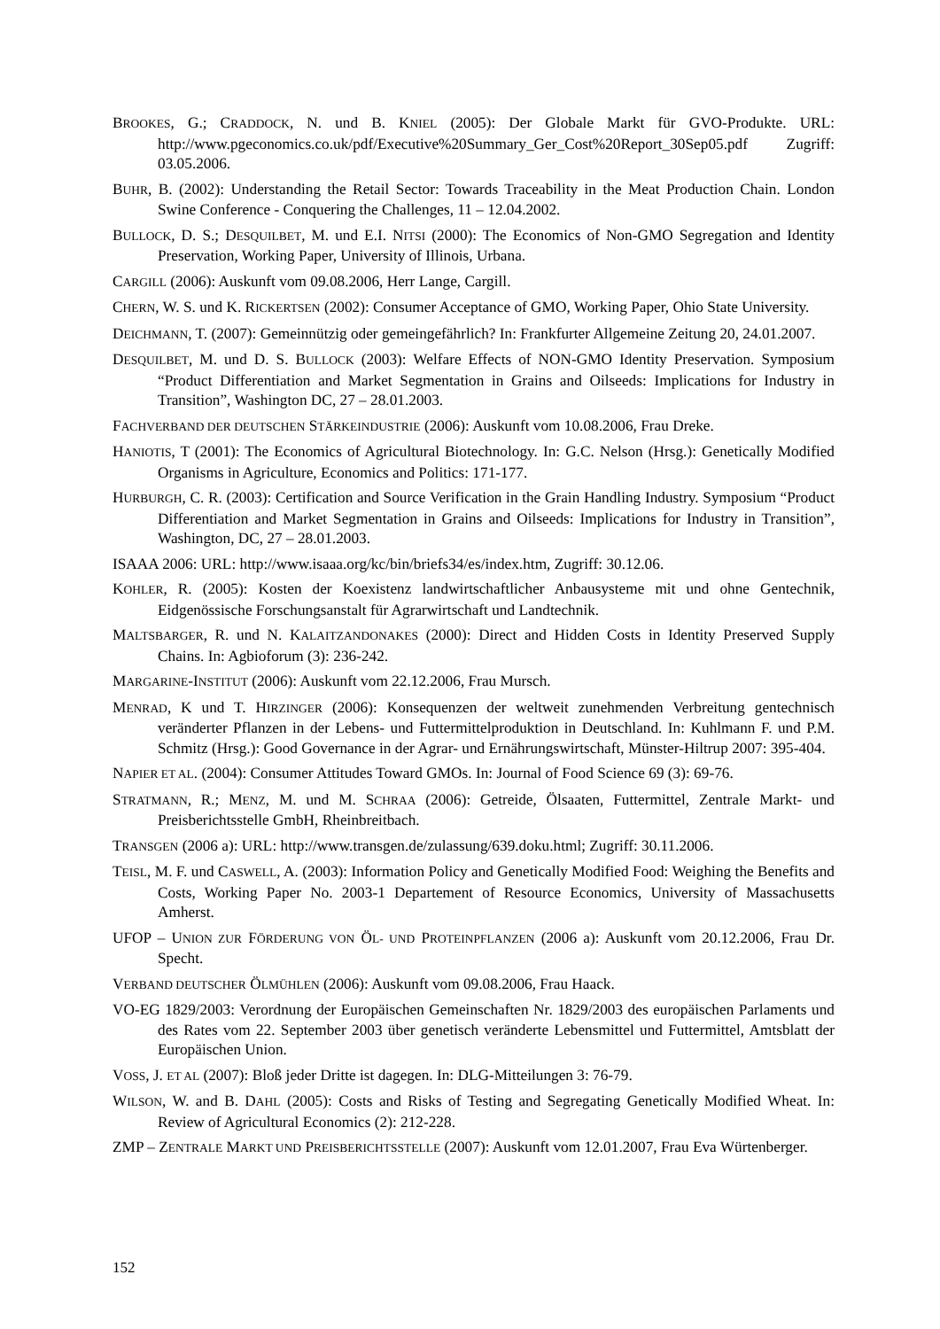BROOKES, G.; CRADDOCK, N. und B. KNIEL (2005): Der Globale Markt für GVO-Produkte. URL: http://www.pgeconomics.co.uk/pdf/Executive%20Summary_Ger_Cost%20Report_30Sep05.pdf Zugriff: 03.05.2006.
BUHR, B. (2002): Understanding the Retail Sector: Towards Traceability in the Meat Production Chain. London Swine Conference - Conquering the Challenges, 11 – 12.04.2002.
BULLOCK, D. S.; DESQUILBET, M. und E.I. NITSI (2000): The Economics of Non-GMO Segregation and Identity Preservation, Working Paper, University of Illinois, Urbana.
CARGILL (2006): Auskunft vom 09.08.2006, Herr Lange, Cargill.
CHERN, W. S. und K. RICKERTSEN (2002): Consumer Acceptance of GMO, Working Paper, Ohio State University.
DEICHMANN, T. (2007): Gemeinnützig oder gemeingefährlich? In: Frankfurter Allgemeine Zeitung 20, 24.01.2007.
DESQUILBET, M. und D. S. BULLOCK (2003): Welfare Effects of NON-GMO Identity Preservation. Symposium “Product Differentiation and Market Segmentation in Grains and Oilseeds: Implications for Industry in Transition”, Washington DC, 27 – 28.01.2003.
FACHVERBAND DER DEUTSCHEN STÄRKEINDUSTRIE (2006): Auskunft vom 10.08.2006, Frau Dreke.
HANIOTIS, T (2001): The Economics of Agricultural Biotechnology. In: G.C. Nelson (Hrsg.): Genetically Modified Organisms in Agriculture, Economics and Politics: 171-177.
HURBURGH, C. R. (2003): Certification and Source Verification in the Grain Handling Industry. Symposium “Product Differentiation and Market Segmentation in Grains and Oilseeds: Implications for Industry in Transition”, Washington, DC, 27 – 28.01.2003.
ISAAA 2006: URL: http://www.isaaa.org/kc/bin/briefs34/es/index.htm, Zugriff: 30.12.06.
KOHLER, R. (2005): Kosten der Koexistenz landwirtschaftlicher Anbausysteme mit und ohne Gentechnik, Eidgenössische Forschungsanstalt für Agrarwirtschaft und Landtechnik.
MALTSBARGER, R. und N. KALAITZANDONAKES (2000): Direct and Hidden Costs in Identity Preserved Supply Chains. In: Agbioforum (3): 236-242.
MARGARINE-INSTITUT (2006): Auskunft vom 22.12.2006, Frau Mursch.
MENRAD, K und T. HIRZINGER (2006): Konsequenzen der weltweit zunehmenden Verbreitung gentechnisch veränderter Pflanzen in der Lebens- und Futtermittelproduktion in Deutschland. In: Kuhlmann F. und P.M. Schmitz (Hrsg.): Good Governance in der Agrar- und Ernährungswirtschaft, Münster-Hiltrup 2007: 395-404.
NAPIER ET AL. (2004): Consumer Attitudes Toward GMOs. In: Journal of Food Science 69 (3): 69-76.
STRATMANN, R.; MENZ, M. und M. SCHRAA (2006): Getreide, Ölsaaten, Futtermittel, Zentrale Markt- und Preisberichtsstelle GmbH, Rheinbreitbach.
TRANSGEN (2006 a): URL: http://www.transgen.de/zulassung/639.doku.html; Zugriff: 30.11.2006.
TEISL, M. F. und CASWELL, A. (2003): Information Policy and Genetically Modified Food: Weighing the Benefits and Costs, Working Paper No. 2003-1 Departement of Resource Economics, University of Massachusetts Amherst.
UFOP – UNION ZUR FÖRDERUNG VON ÖL- UND PROTEINPFLANZEN (2006 a): Auskunft vom 20.12.2006, Frau Dr. Specht.
VERBAND DEUTSCHER ÖLMÜHLEN (2006): Auskunft vom 09.08.2006, Frau Haack.
VO-EG 1829/2003: Verordnung der Europäischen Gemeinschaften Nr. 1829/2003 des europäischen Parlaments und des Rates vom 22. September 2003 über genetisch veränderte Lebensmittel und Futtermittel, Amtsblatt der Europäischen Union.
VOSS, J. ET AL (2007): Bloß jeder Dritte ist dagegen. In: DLG-Mitteilungen 3: 76-79.
WILSON, W. and B. DAHL (2005): Costs and Risks of Testing and Segregating Genetically Modified Wheat. In: Review of Agricultural Economics (2): 212-228.
ZMP – ZENTRALE MARKT UND PREISBERICHTSSTELLE (2007): Auskunft vom 12.01.2007, Frau Eva Würtenberger.
152